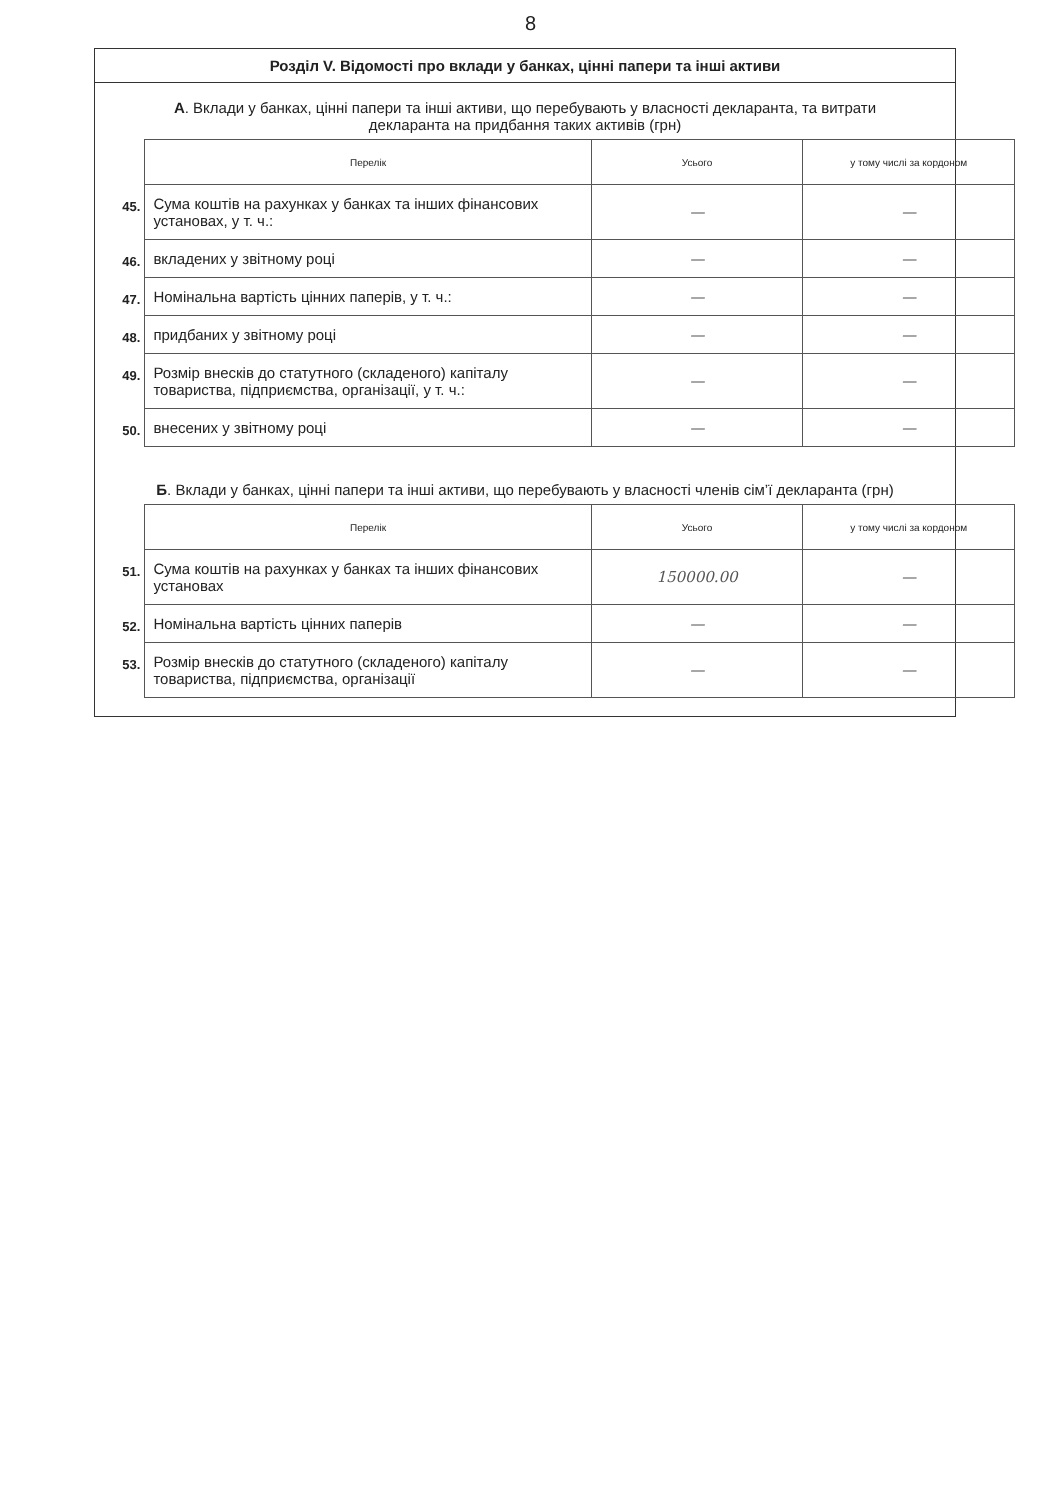8
Розділ V. Відомості про вклади у банках, цінні папери та інші активи
А. Вклади у банках, цінні папери та інші активи, що перебувають у власності декларанта, та витрати декларанта на придбання таких активів (грн)
| | Перелік | Усього | у тому числі за кордоном |
| 45. | Сума коштів на рахунках у банках та інших фінансових установах, у т. ч.: | — | — |
| 46. | вкладених у звітному році | — | — |
| 47. | Номінальна вартість цінних паперів, у т. ч.: | — | — |
| 48. | придбаних у звітному році | — | — |
| 49. | Розмір внесків до статутного (складеного) капіталу товариства, підприємства, організації, у т. ч.: | — | — |
| 50. | внесених у звітному році | — | — |
Б. Вклади у банках, цінні папери та інші активи, що перебувають у власності членів сім’ї декларанта (грн)
| | Перелік | Усього | у тому числі за кордоном |
| 51. | Сума коштів на рахунках у банках та інших фінансових установах | 150000.00 | — |
| 52. | Номінальна вартість цінних паперів | — | — |
| 53. | Розмір внесків до статутного (складеного) капіталу товариства, підприємства, організації | — | — |